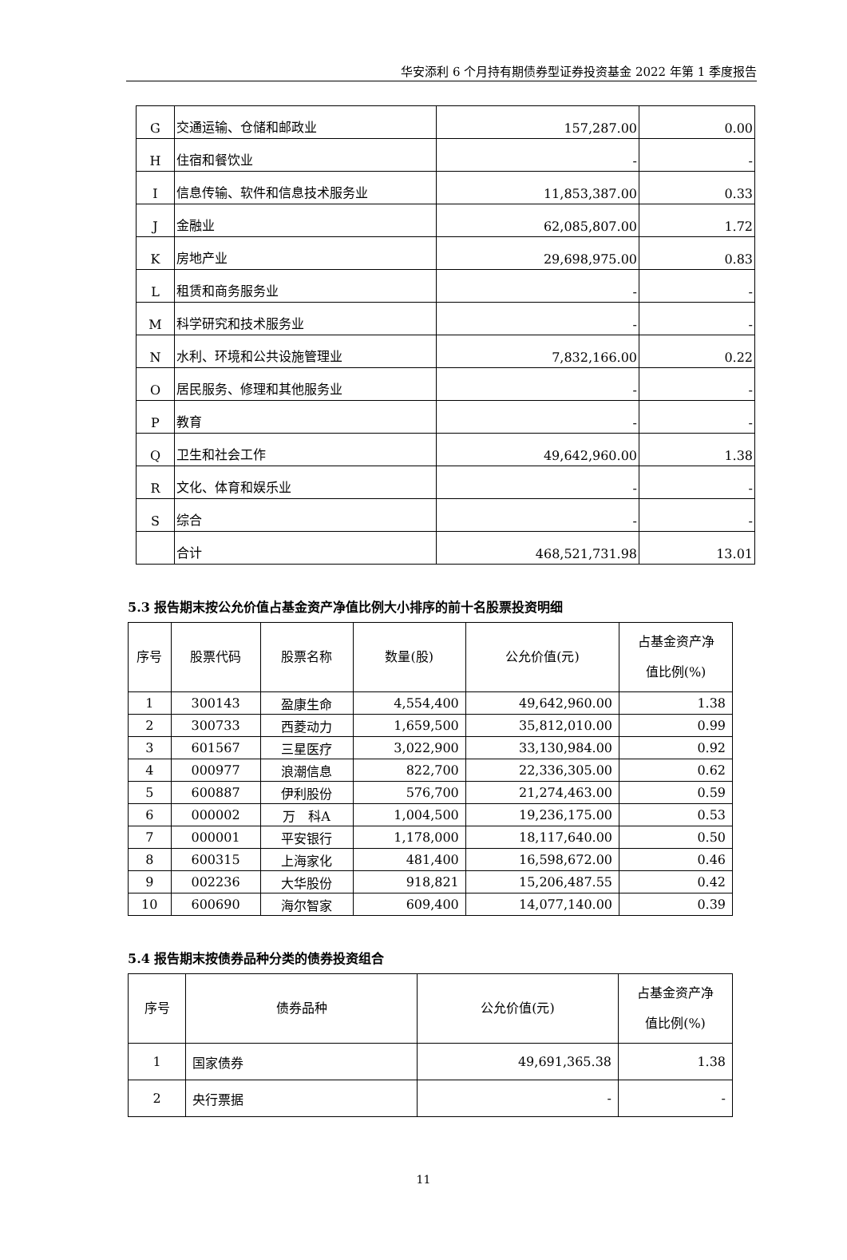华安添利 6 个月持有期债券型证券投资基金 2022 年第 1 季度报告
| G | 交通运输、仓储和邮政业 | 157,287.00 | 0.00 |
| H | 住宿和餐饮业 | - | - |
| I | 信息传输、软件和信息技术服务业 | 11,853,387.00 | 0.33 |
| J | 金融业 | 62,085,807.00 | 1.72 |
| K | 房地产业 | 29,698,975.00 | 0.83 |
| L | 租赁和商务服务业 | - | - |
| M | 科学研究和技术服务业 | - | - |
| N | 水利、环境和公共设施管理业 | 7,832,166.00 | 0.22 |
| O | 居民服务、修理和其他服务业 | - | - |
| P | 教育 | - | - |
| Q | 卫生和社会工作 | 49,642,960.00 | 1.38 |
| R | 文化、体育和娱乐业 | - | - |
| S | 综合 | - | - |
| | 合计 | 468,521,731.98 | 13.01 |
5.3 报告期末按公允价值占基金资产净值比例大小排序的前十名股票投资明细
| 序号 | 股票代码 | 股票名称 | 数量(股) | 公允价值(元) | 占基金资产净 值比例(%) |
| --- | --- | --- | --- | --- | --- |
| 1 | 300143 | 盈康生命 | 4,554,400 | 49,642,960.00 | 1.38 |
| 2 | 300733 | 西菱动力 | 1,659,500 | 35,812,010.00 | 0.99 |
| 3 | 601567 | 三星医疗 | 3,022,900 | 33,130,984.00 | 0.92 |
| 4 | 000977 | 浪潮信息 | 822,700 | 22,336,305.00 | 0.62 |
| 5 | 600887 | 伊利股份 | 576,700 | 21,274,463.00 | 0.59 |
| 6 | 000002 | 万 科A | 1,004,500 | 19,236,175.00 | 0.53 |
| 7 | 000001 | 平安银行 | 1,178,000 | 18,117,640.00 | 0.50 |
| 8 | 600315 | 上海家化 | 481,400 | 16,598,672.00 | 0.46 |
| 9 | 002236 | 大华股份 | 918,821 | 15,206,487.55 | 0.42 |
| 10 | 600690 | 海尔智家 | 609,400 | 14,077,140.00 | 0.39 |
5.4 报告期末按债券品种分类的债券投资组合
| 序号 | 债券品种 | 公允价值(元) | 占基金资产净 值比例(%) |
| --- | --- | --- | --- |
| 1 | 国家债券 | 49,691,365.38 | 1.38 |
| 2 | 央行票据 | - | - |
11